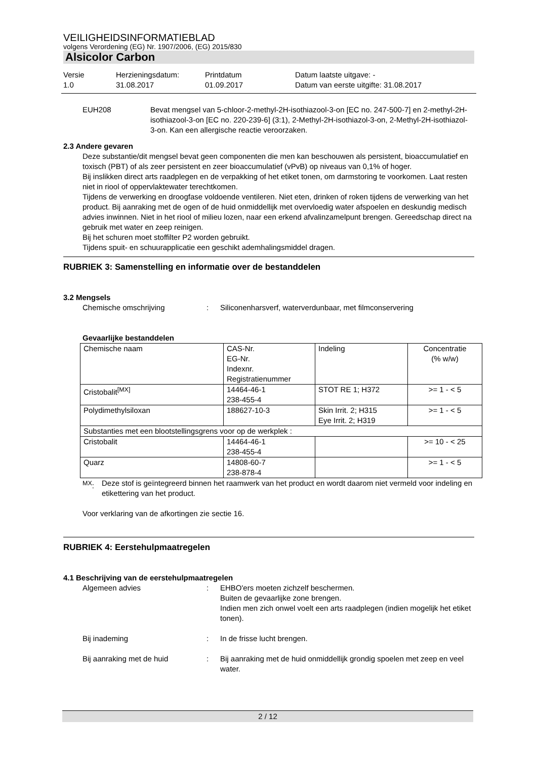VEILIGHEIDSINFORMATIEBLAD
volgens Verordening (EG) Nr. 1907/2006, (EG) 2015/830
Alsicolor Carbon
Versie
1.0
Herzieningsdatum:
31.08.2017
Printdatum
01.09.2017
Datum laatste uitgave: -
Datum van eerste uitgifte: 31.08.2017
EUH208 Bevat mengsel van 5-chloor-2-methyl-2H-isothiazool-3-on [EC no. 247-500-7] en 2-methyl-2H-isothiazool-3-on [EC no. 220-239-6] (3:1), 2-Methyl-2H-isothiazol-3-on, 2-Methyl-2H-isothiazol-3-on. Kan een allergische reactie veroorzaken.
2.3 Andere gevaren
Deze substantie/dit mengsel bevat geen componenten die men kan beschouwen als persistent, bioaccumulatief en toxisch (PBT) of als zeer persistent en zeer bioaccumulatief (vPvB) op niveaus van 0,1% of hoger.
Bij inslikken direct arts raadplegen en de verpakking of het etiket tonen, om darmstoring te voorkomen. Laat resten niet in riool of oppervlaktewater terechtkomen.
Tijdens de verwerking en droogfase voldoende ventileren. Niet eten, drinken of roken tijdens de verwerking van het product. Bij aanraking met de ogen of de huid onmiddellijk met overvloedig water afspoelen en deskundig medisch advies inwinnen. Niet in het riool of milieu lozen, naar een erkend afvalinzamelpunt brengen. Gereedschap direct na gebruik met water en zeep reinigen.
Bij het schuren moet stoffilter P2 worden gebruikt.
Tijdens spuit- en schuurapplicatie een geschikt ademhalingsmiddel dragen.
RUBRIEK 3: Samenstelling en informatie over de bestanddelen
3.2 Mengsels
Chemische omschrijving : Siliconenharsverf, waterverdunbaar, met filmconservering
Gevaarlijke bestanddelen
| Chemische naam | CAS-Nr. EG-Nr. Indexnr. Registratienummer | Indeling | Concentratie (% w/w) |
| Cristobalit<sup>[MX]</sup> | 14464-46-1 238-455-4 | STOT RE 1; H372 | >= 1 - < 5 |
| Polydimethylsiloxan | 188627-10-3 | Skin Irrit. 2; H315 Eye Irrit. 2; H319 | >= 1 - < 5 |
| Substanties met een blootstellingsgrens voor op de werkplek : | | | |
| Cristobalit | 14464-46-1 238-455-4 | | >= 10 - < 25 |
| Quarz | 14808-60-7 238-878-4 | | >= 1 - < 5 |
<sup>MX</sup>: Deze stof is geïntegreerd binnen het raamwerk van het product en wordt daarom niet vermeld voor indeling en etikettering van het product.
Voor verklaring van de afkortingen zie sectie 16.
RUBRIEK 4: Eerstehulpmaatregelen
4.1 Beschrijving van de eerstehulpmaatregelen
Algemeen advies : EHBO'ers moeten zichzelf beschermen.
Buiten de gevaarlijke zone brengen.
Indien men zich onwel voelt een arts raadplegen (indien mogelijk het etiket tonen).
Bij inademing : In de frisse lucht brengen.
Bij aanraking met de huid : Bij aanraking met de huid onmiddellijk grondig spoelen met zeep en veel water.
2 / 12